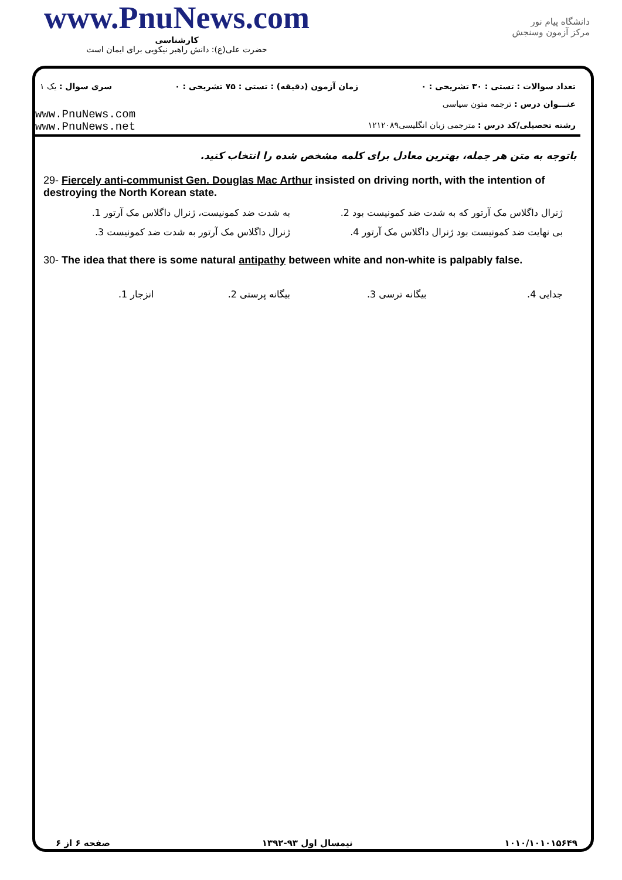www.PnuNews.com
کارشناسی
حضرت علی(ع): دانش راهبر نیکویی برای ایمان است
دانشگاه پیام نور
مرکز آزمون وسنجش
تعداد سوالات : تستی : ۳۰ تشریحی : ۰
زمان آزمون (دقیقه) : تستی : ۷۵ تشریحی : ۰
سری سوال : یک ۱
عنـــوان درس : ترجمه متون سیاسی
www.PnuNews.com
www.PnuNews.net
رشته تحصیلی/کد درس : مترجمی زبان انگلیسی۱۲۱۲۰۸۹
باتوجه به متن هر جمله، بهترین معادل برای کلمه مشخص شده را انتخاب کنید.
29- Fiercely anti-communist Gen. Douglas Mac Arthur insisted on driving north, with the intention of destroying the North Korean state.
ژنرال داگلاس مک آرتور که به شدت ضد کمونیست بود 2.
به شدت ضد کمونیست، ژنرال داگلاس مک آرتور 1.
بی نهایت ضد کمونیست بود ژنرال داگلاس مک آرتور 4.
ژنرال داگلاس مک آرتور به شدت ضد کمونیست 3.
30- The idea that there is some natural antipathy between white and non-white is palpably false.
جدایی 4. بیگانه ترسی 3. بیگانه پرستی 2. انزجار 1.
۱۰۱۰/۱۰۱۰۱۵۶۴۹ نیمسال اول ۹۳-۱۳۹۲ صفحه ۶ از ۶